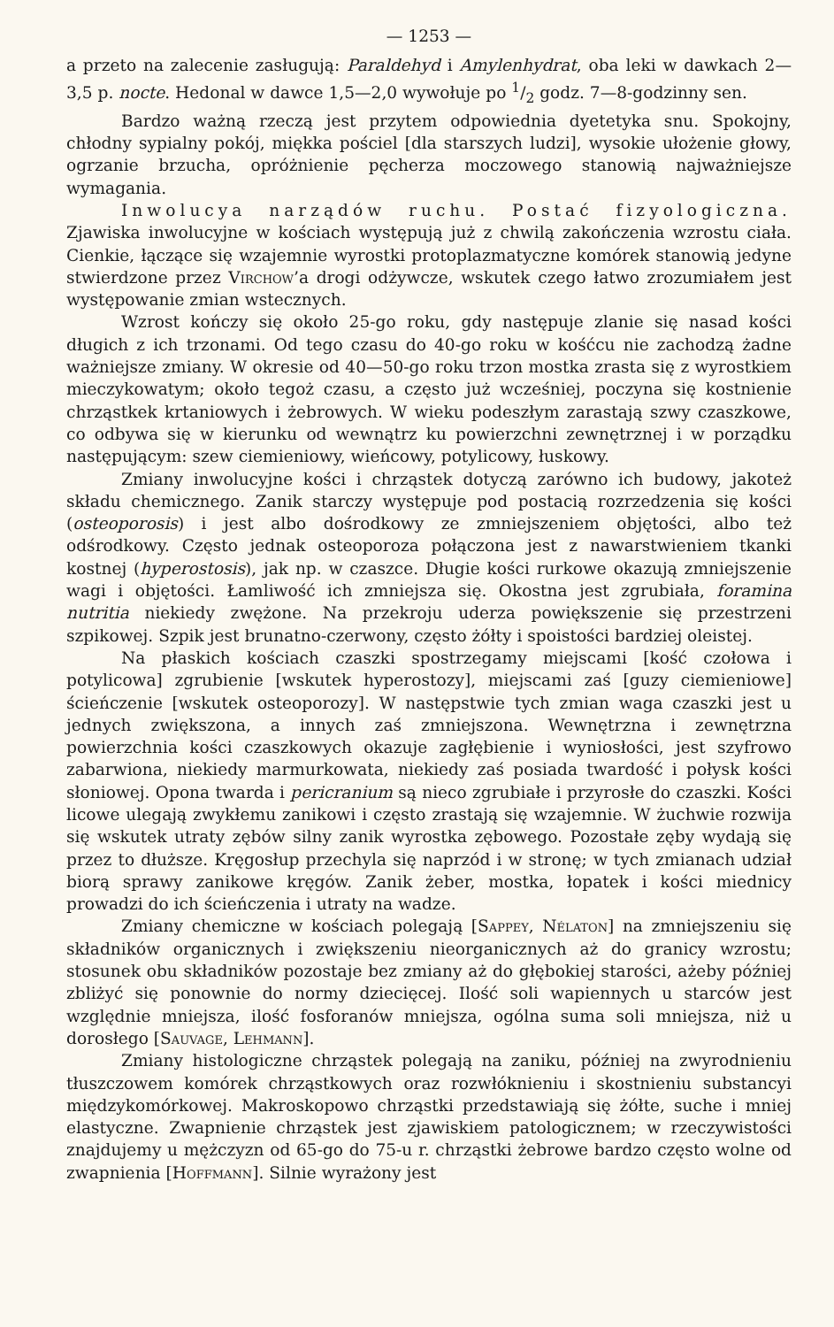— 1253 —
a przeto na zalecenie zasługują: Paraldehyd i Amylenhydrat, oba leki w dawkach 2—3,5 p. nocte. Hedonal w dawce 1,5—2,0 wywołuje po 1/2 godz. 7—8-godzinny sen.
Bardzo ważną rzeczą jest przytem odpowiednia dyetetyka snu. Spokojny, chłodny sypialny pokój, miękka pościel [dla starszych ludzi], wysokie ułożenie głowy, ogrzanie brzucha, opróżnienie pęcherza moczowego stanowią najważniejsze wymagania.
Inwolucya narządów ruchu. Postać fizyologiczna. Zjawiska inwolucyjne w kościach występują już z chwilą zakończenia wzrostu ciała. Cienkie, łączące się wzajemnie wyrostki protoplazmatyczne komórek stanowią jedyne stwierdzone przez Virchow’a drogi odżywcze, wskutek czego łatwo zrozumiałem jest występowanie zmian wstecznych.
Wzrost kończy się około 25-go roku, gdy następuje zlanie się nasad kości długich z ich trzonami. Od tego czasu do 40-go roku w kośćcu nie zachodzą żadne ważniejsze zmiany. W okresie od 40—50-go roku trzon mostka zrasta się z wyrostkiem mieczykowatym; około tegoż czasu, a często już wcześniej, poczyna się kostnienie chrząstkek krtaniowych i żebrowych. W wieku podeszłym zarastają szwy czaszkowe, co odbywa się w kierunku od wewnątrz ku powierzchni zewnętrznej i w porządku następującym: szew ciemieniowy, wieńcowy, potylicowy, łuskowy.
Zmiany inwolucyjne kości i chrząstek dotyczą zarówno ich budowy, jakoteż składu chemicznego. Zanik starczy występuje pod postacią rozrzedzenia się kości (osteoporosis) i jest albo dośrodkowy ze zmniejszeniem objętości, albo też odśrodkowy. Często jednak osteoporoza połączona jest z nawarstwieniem tkanki kostnej (hyperostosis), jak np. w czaszce. Długie kości rurkowe okazują zmniejszenie wagi i objętości. Łamliwość ich zmniejsza się. Okostna jest zgrubiała, foramina nutritia niekiedy zwężone. Na przekroju uderza powiększenie się przestrzeni szpikowej. Szpik jest brunatno-czerwony, często żółty i spoistości bardziej oleistej.
Na płaskich kościach czaszki spostrzegamy miejscami [kość czołowa i potylicowa] zgrubienie [wskutek hyperostozy], miejscami zaś [guzy ciemieniowe] ścieńczenie [wskutek osteoporozy]. W następstwie tych zmian waga czaszki jest u jednych zwiększona, a innych zaś zmniejszona. Wewnętrzna i zewnętrzna powierzchnia kości czaszkowych okazuje zagłębienie i wyniosłości, jest szyfrowo zabarwiona, niekiedy marmurkowata, niekiedy zaś posiada twardość i połysk kości słoniowej. Opona twarda i pericranium są nieco zgrubiałe i przyrosłe do czaszki. Kości licowe ulegają zwykłemu zanikowi i często zrastają się wzajemnie. W żuchwie rozwija się wskutek utraty zębów silny zanik wyrostka zębowego. Pozostałe zęby wydają się przez to dłuższe. Kręgosłup przechyla się naprzód i w stronę; w tych zmianach udział biorą sprawy zanikowe kręgów. Zanik żeber, mostka, łopatek i kości miednicy prowadzi do ich ścieńczenia i utraty na wadze.
Zmiany chemiczne w kościach polegają [Sappey, Nélaton] na zmniejszeniu się składników organicznych i zwiększeniu nieorganicznych aż do granicy wzrostu; stosunek obu składników pozostaje bez zmiany aż do głębokiej starości, ażeby później zbliżyć się ponownie do normy dziecięcej. Ilość soli wapiennych u starców jest względnie mniejsza, ilość fosforanów mniejsza, ogólna suma soli mniejsza, niż u dorosłego [Sauvage, Lehmann].
Zmiany histologiczne chrząstek polegają na zaniku, później na zwyrodnieniu tłuszczowem komórek chrząstkowych oraz rozwłóknieniu i skostnieniu substancyi międzykomórkowej. Makroskopowo chrząstki przedstawiają się żółte, suche i mniej elastyczne. Zwapnienie chrząstek jest zjawiskiem patologicznem; w rzeczywistości znajdujemy u mężczyzn od 65-go do 75-u r. chrząstki żebrowe bardzo często wolne od zwapnienia [Hoffmann]. Silnie wyrażony jest